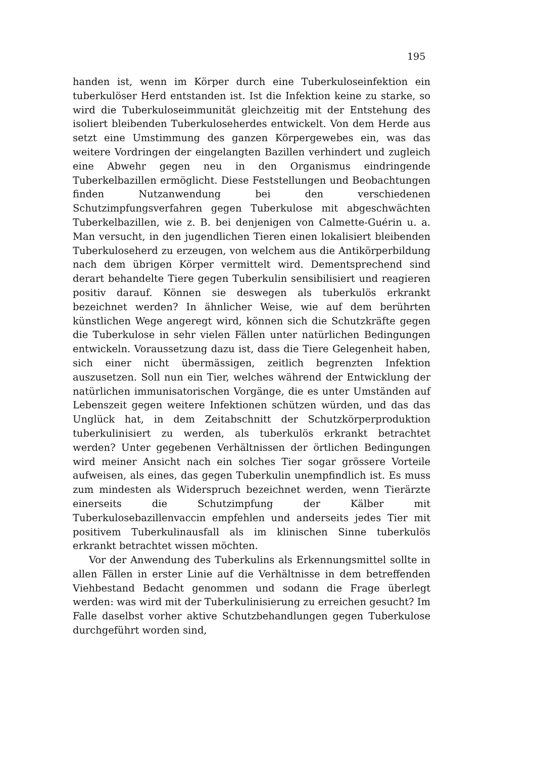195
handen ist, wenn im Körper durch eine Tuberkuloseinfektion ein tuberkulöser Herd entstanden ist. Ist die Infektion keine zu starke, so wird die Tuberkuloseimmunität gleichzeitig mit der Entstehung des isoliert bleibenden Tuberkuloseherdes entwickelt. Von dem Herde aus setzt eine Umstimmung des ganzen Körpergewebes ein, was das weitere Vordringen der eingelangten Bazillen verhindert und zugleich eine Abwehr gegen neu in den Organismus eindringende Tuberkelbazillen ermöglicht. Diese Feststellungen und Beobachtungen finden Nutzanwendung bei den verschiedenen Schutzimpfungsverfahren gegen Tuberkulose mit abgeschwächten Tuberkelbazillen, wie z. B. bei denjenigen von Calmette-Guérin u. a. Man versucht, in den jugendlichen Tieren einen lokalisiert bleibenden Tuberkuloseherd zu erzeugen, von welchem aus die Antikörperbildung nach dem übrigen Körper vermittelt wird. Dementsprechend sind derart behandelte Tiere gegen Tuberkulin sensibilisiert und reagieren positiv darauf. Können sie deswegen als tuberkulös erkrankt bezeichnet werden? In ähnlicher Weise, wie auf dem berührten künstlichen Wege angeregt wird, können sich die Schutzkräfte gegen die Tuberkulose in sehr vielen Fällen unter natürlichen Bedingungen entwickeln. Voraussetzung dazu ist, dass die Tiere Gelegenheit haben, sich einer nicht übermässigen, zeitlich begrenzten Infektion auszusetzen. Soll nun ein Tier, welches während der Entwicklung der natürlichen immunisatorischen Vorgänge, die es unter Umständen auf Lebenszeit gegen weitere Infektionen schützen würden, und das das Unglück hat, in dem Zeitabschnitt der Schutzkörperproduktion tuberkulinisiert zu werden, als tuberkulös erkrankt betrachtet werden? Unter gegebenen Verhältnissen der örtlichen Bedingungen wird meiner Ansicht nach ein solches Tier sogar grössere Vorteile aufweisen, als eines, das gegen Tuberkulin unempfindlich ist. Es muss zum mindesten als Widerspruch bezeichnet werden, wenn Tierärzte einerseits die Schutzimpfung der Kälber mit Tuberkulosebazillenvaccin empfehlen und anderseits jedes Tier mit positivem Tuberkulinausfall als im klinischen Sinne tuberkulös erkrankt betrachtet wissen möchten.
Vor der Anwendung des Tuberkulins als Erkennungsmittel sollte in allen Fällen in erster Linie auf die Verhältnisse in dem betreffenden Viehbestand Bedacht genommen und sodann die Frage überlegt werden: was wird mit der Tuberkulinisierung zu erreichen gesucht? Im Falle daselbst vorher aktive Schutzbehandlungen gegen Tuberkulose durchgeführt worden sind,